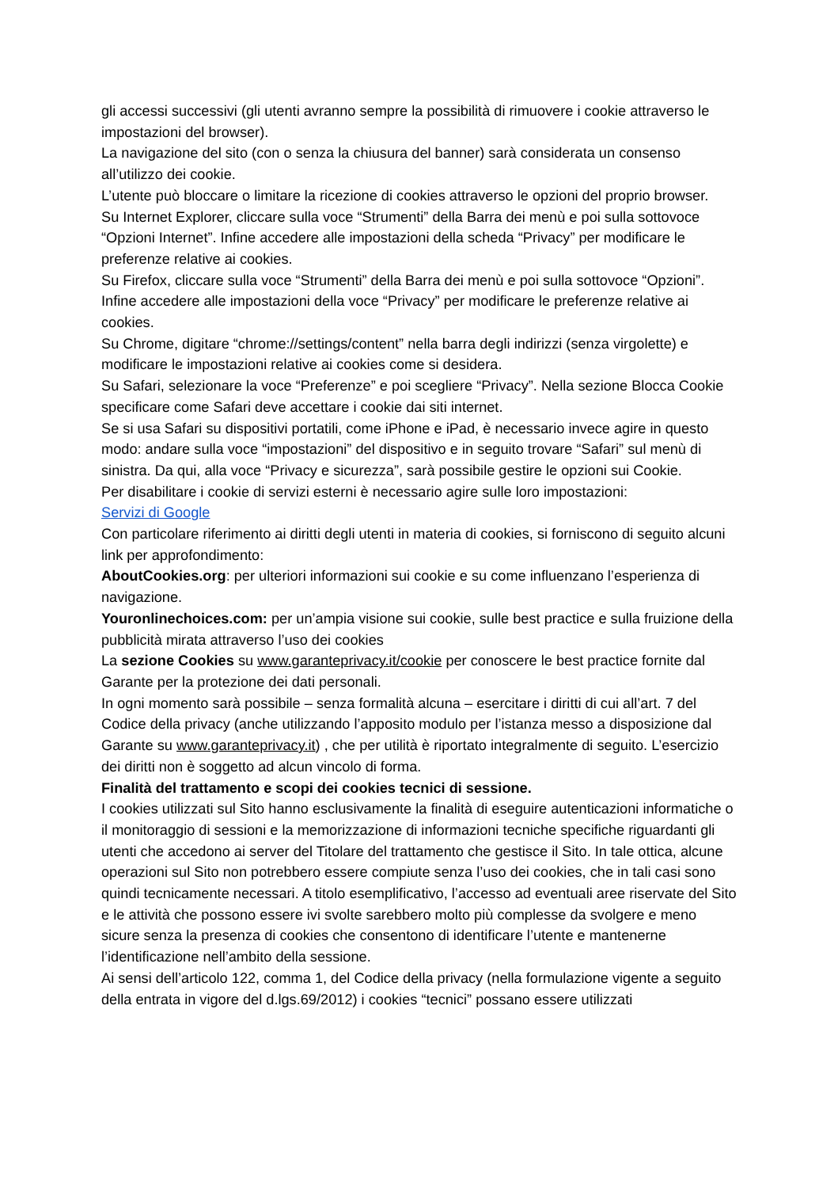gli accessi successivi (gli utenti avranno sempre la possibilità di rimuovere i cookie attraverso le impostazioni del browser).
La navigazione del sito (con o senza la chiusura del banner) sarà considerata un consenso all’utilizzo dei cookie.
L’utente può bloccare o limitare la ricezione di cookies attraverso le opzioni del proprio browser.
Su Internet Explorer, cliccare sulla voce “Strumenti” della Barra dei menù e poi sulla sottovoce “Opzioni Internet”. Infine accedere alle impostazioni della scheda “Privacy” per modificare le preferenze relative ai cookies.
Su Firefox, cliccare sulla voce “Strumenti” della Barra dei menù e poi sulla sottovoce “Opzioni”. Infine accedere alle impostazioni della voce “Privacy” per modificare le preferenze relative ai cookies.
Su Chrome, digitare “chrome://settings/content” nella barra degli indirizzi (senza virgolette) e modificare le impostazioni relative ai cookies come si desidera.
Su Safari, selezionare la voce “Preferenze” e poi scegliere “Privacy”. Nella sezione Blocca Cookie specificare come Safari deve accettare i cookie dai siti internet.
Se si usa Safari su dispositivi portatili, come iPhone e iPad, è necessario invece agire in questo modo: andare sulla voce “impostazioni” del dispositivo e in seguito trovare “Safari” sul menù di sinistra. Da qui, alla voce “Privacy e sicurezza”, sarà possibile gestire le opzioni sui Cookie.
Per disabilitare i cookie di servizi esterni è necessario agire sulle loro impostazioni:
Servizi di Google
Con particolare riferimento ai diritti degli utenti in materia di cookies, si forniscono di seguito alcuni link per approfondimento:
AboutCookies.org: per ulteriori informazioni sui cookie e su come influenzano l’esperienza di navigazione.
Youronlinechoices.com: per un’ampia visione sui cookie, sulle best practice e sulla fruizione della pubblicità mirata attraverso l’uso dei cookies
La sezione Cookies su www.garanteprivacy.it/cookie per conoscere le best practice fornite dal Garante per la protezione dei dati personali.
In ogni momento sarà possibile – senza formalità alcuna – esercitare i diritti di cui all’art. 7 del Codice della privacy (anche utilizzando l’apposito modulo per l’istanza messo a disposizione dal Garante su www.garanteprivacy.it) , che per utilità è riportato integralmente di seguito. L’esercizio dei diritti non è soggetto ad alcun vincolo di forma.
Finalità del trattamento e scopi dei cookies tecnici di sessione.
I cookies utilizzati sul Sito hanno esclusivamente la finalità di eseguire autenticazioni informatiche o il monitoraggio di sessioni e la memorizzazione di informazioni tecniche specifiche riguardanti gli utenti che accedono ai server del Titolare del trattamento che gestisce il Sito. In tale ottica, alcune operazioni sul Sito non potrebbero essere compiute senza l’uso dei cookies, che in tali casi sono quindi tecnicamente necessari. A titolo esemplificativo, l’accesso ad eventuali aree riservate del Sito e le attività che possono essere ivi svolte sarebbero molto più complesse da svolgere e meno sicure senza la presenza di cookies che consentono di identificare l’utente e mantenerne l’identificazione nell’ambito della sessione.
Ai sensi dell’articolo 122, comma 1, del Codice della privacy (nella formulazione vigente a seguito della entrata in vigore del d.lgs.69/2012) i cookies “tecnici” possano essere utilizzati